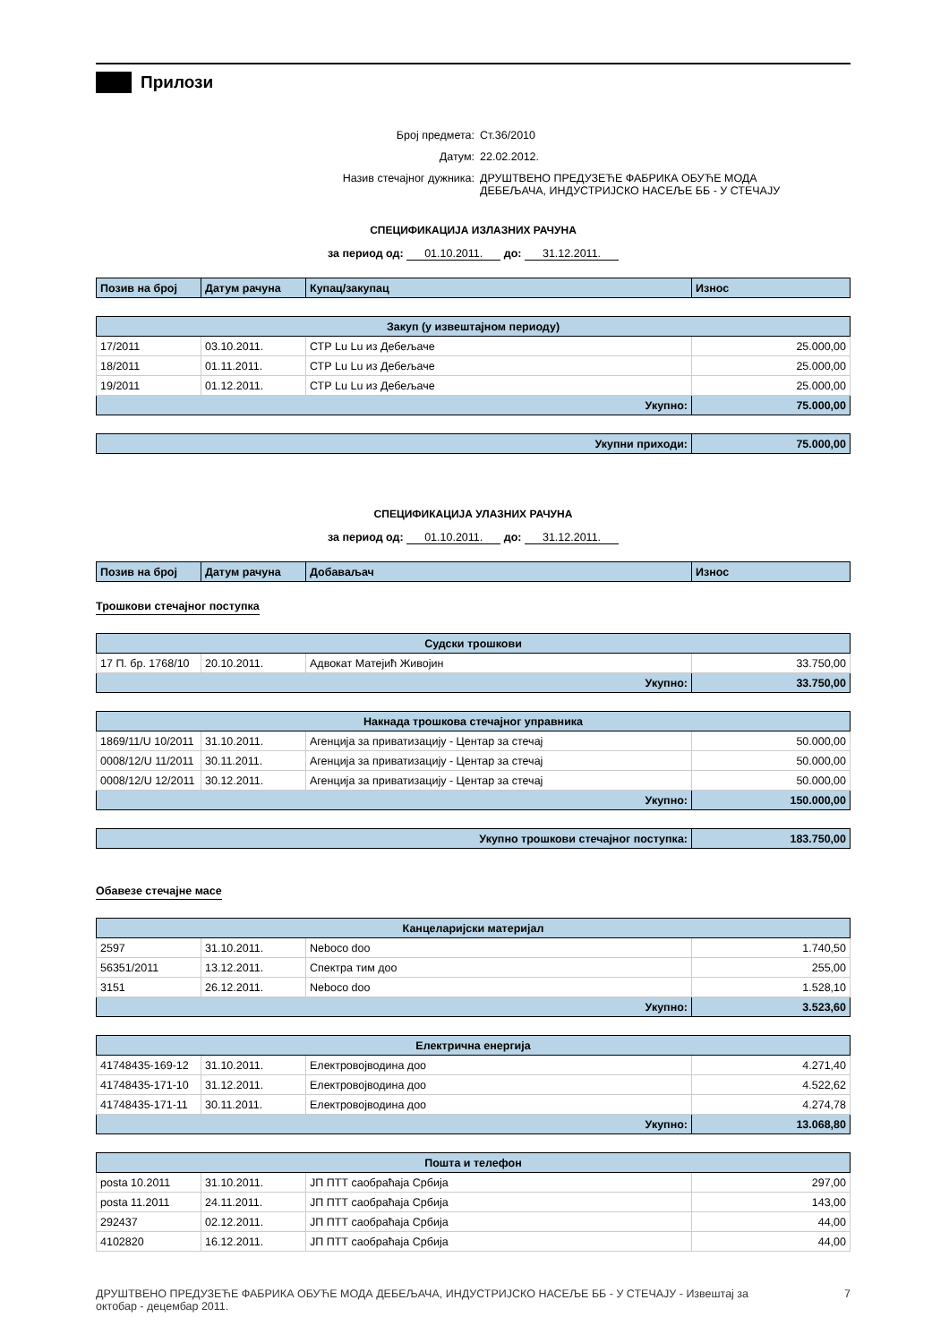Прилози
Број предмета: Ст.36/2010
Датум: 22.02.2012.
Назив стечајног дужника: ДРУШТВЕНО ПРЕДУЗЕЋЕ ФАБРИКА ОБУЋЕ МОДА
ДЕБЕЉАЧА, ИНДУСТРИЈСКО НАСЕЉЕ ББ - У СТЕЧАЈУ
СПЕЦИФИКАЦИЈА ИЗЛАЗНИХ РАЧУНА
за период од: 01.10.2011. до: 31.12.2011.
| Позив на број | Датум рачуна | Купац/закупац | Износ |
| --- | --- | --- | --- |
| Закуп (у извештајном периоду) | | | |
| 17/2011 | 03.10.2011. | СТР Lu Lu из Дебељаче | 25.000,00 |
| 18/2011 | 01.11.2011. | СТР Lu Lu из Дебељаче | 25.000,00 |
| 19/2011 | 01.12.2011. | СТР Lu Lu из Дебељаче | 25.000,00 |
| Укупно: | | | 75.000,00 |
| Укупни приходи: | 75.000,00 |
СПЕЦИФИКАЦИЈА УЛАЗНИХ РАЧУНА
за период од: 01.10.2011. до: 31.12.2011.
| Позив на број | Датум рачуна | Добаваљач | Износ |
| --- | --- | --- | --- |
Трошкови стечајног поступка
| Судски трошкови | | | |
| 17 П. бр. 1768/10 | 20.10.2011. | Адвокат Матејић Живојин | 33.750,00 |
| Укупно: | | | 33.750,00 |
| Накнада трошкова стечајног управника | | | |
| 1869/11/U 10/2011 | 31.10.2011. | Агенција за приватизацију - Центар за стечај | 50.000,00 |
| 0008/12/U 11/2011 | 30.11.2011. | Агенција за приватизацију - Центар за стечај | 50.000,00 |
| 0008/12/U 12/2011 | 30.12.2011. | Агенција за приватизацију - Центар за стечај | 50.000,00 |
| Укупно: | | | 150.000,00 |
| Укупно трошкови стечајног поступка: | 183.750,00 |
Обавезе стечајне масе
| Канцеларијски материјал | | | |
| 2597 | 31.10.2011. | Neboco doo | 1.740,50 |
| 56351/2011 | 13.12.2011. | Спектра тим доо | 255,00 |
| 3151 | 26.12.2011. | Neboco doo | 1.528,10 |
| Укупно: | | | 3.523,60 |
| Електрична енергија | | | |
| 41748435-169-12 | 31.10.2011. | Електровојводина доо | 4.271,40 |
| 41748435-171-10 | 31.12.2011. | Електровојводина доо | 4.522,62 |
| 41748435-171-11 | 30.11.2011. | Електровојводина доо | 4.274,78 |
| Укупно: | | | 13.068,80 |
| Пошта и телефон | | | |
| posta 10.2011 | 31.10.2011. | ЈП ПТТ саобраћаја Србија | 297,00 |
| posta 11.2011 | 24.11.2011. | ЈП ПТТ саобраћаја Србија | 143,00 |
| 292437 | 02.12.2011. | ЈП ПТТ саобраћаја Србија | 44,00 |
| 4102820 | 16.12.2011. | ЈП ПТТ саобраћаја Србија | 44,00 |
ДРУШТВЕНО ПРЕДУЗЕЋЕ ФАБРИКА ОБУЋЕ МОДА ДЕБЕЉАЧА, ИНДУСТРИЈСКО НАСЕЉЕ ББ - У СТЕЧАЈУ - Извештај за октобар - децембар 2011. 7